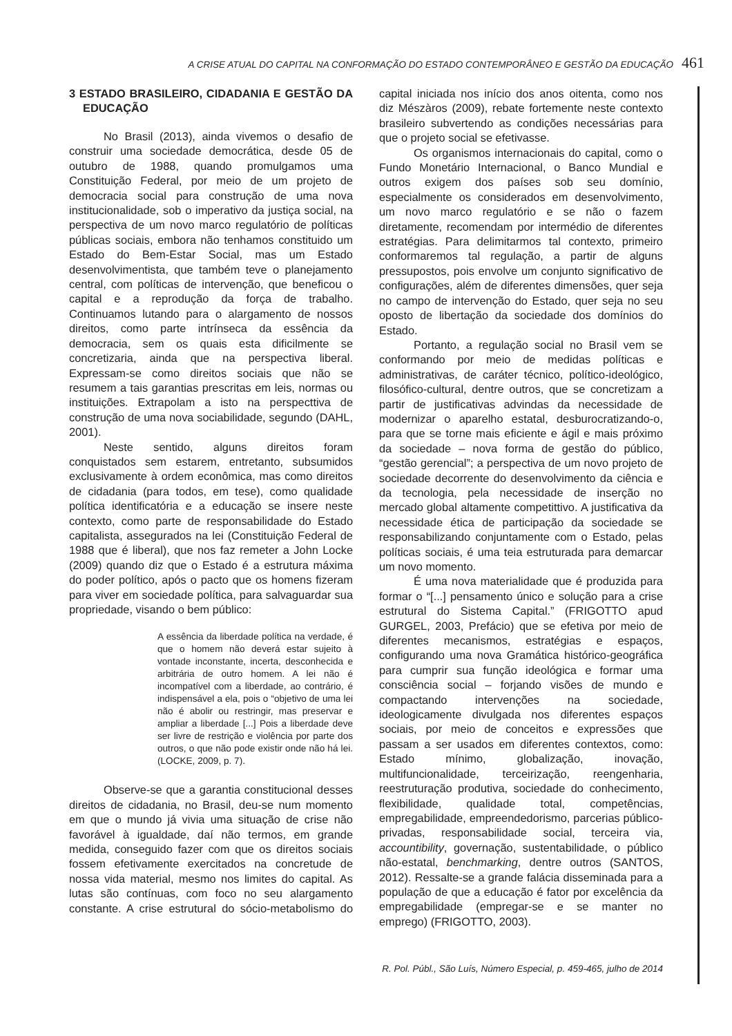A CRISE ATUAL DO CAPITAL NA CONFORMAÇÃO DO ESTADO CONTEMPORÂNEO E GESTÃO DA EDUCAÇÃO 461
3 ESTADO BRASILEIRO, CIDADANIA E GESTÃO DA EDUCAÇÃO
No Brasil (2013), ainda vivemos o desafio de construir uma sociedade democrática, desde 05 de outubro de 1988, quando promulgamos uma Constituição Federal, por meio de um projeto de democracia social para construção de uma nova institucionalidade, sob o imperativo da justiça social, na perspectiva de um novo marco regulatório de políticas públicas sociais, embora não tenhamos constituido um Estado do Bem-Estar Social, mas um Estado desenvolvimentista, que também teve o planejamento central, com políticas de intervenção, que beneficou o capital e a reprodução da força de trabalho. Continuamos lutando para o alargamento de nossos direitos, como parte intrínseca da essência da democracia, sem os quais esta dificilmente se concretizaria, ainda que na perspectiva liberal. Expressam-se como direitos sociais que não se resumem a tais garantias prescritas em leis, normas ou instituições. Extrapolam a isto na perspecttiva de construção de uma nova sociabilidade, segundo (DAHL, 2001).
Neste sentido, alguns direitos foram conquistados sem estarem, entretanto, subsumidos exclusivamente à ordem econômica, mas como direitos de cidadania (para todos, em tese), como qualidade política identificatória e a educação se insere neste contexto, como parte de responsabilidade do Estado capitalista, assegurados na lei (Constituição Federal de 1988 que é liberal), que nos faz remeter a John Locke (2009) quando diz que o Estado é a estrutura máxima do poder político, após o pacto que os homens fizeram para viver em sociedade política, para salvaguardar sua propriedade, visando o bem público:
A essência da liberdade política na verdade, é que o homem não deverá estar sujeito à vontade inconstante, incerta, desconhecida e arbitrária de outro homem. A lei não é incompatível com a liberdade, ao contrário, é indispensável a ela, pois o “objetivo de uma lei não é abolir ou restringir, mas preservar e ampliar a liberdade [...] Pois a liberdade deve ser livre de restrição e violência por parte dos outros, o que não pode existir onde não há lei. (LOCKE, 2009, p. 7).
Observe-se que a garantia constitucional desses direitos de cidadania, no Brasil, deu-se num momento em que o mundo já vivia uma situação de crise não favorável à igualdade, daí não termos, em grande medida, conseguido fazer com que os direitos sociais fossem efetivamente exercitados na concretude de nossa vida material, mesmo nos limites do capital. As lutas são contínuas, com foco no seu alargamento constante. A crise estrutural do sócio-metabolismo do capital iniciada nos início dos anos oitenta, como nos diz Mészàros (2009), rebate fortemente neste contexto brasileiro subvertendo as condições necessárias para que o projeto social se efetivasse.
Os organismos internacionais do capital, como o Fundo Monetário Internacional, o Banco Mundial e outros exigem dos países sob seu domínio, especialmente os considerados em desenvolvimento, um novo marco regulatório e se não o fazem diretamente, recomendam por intermédio de diferentes estratégias. Para delimitarmos tal contexto, primeiro conformaremos tal regulação, a partir de alguns pressupostos, pois envolve um conjunto significativo de configurações, além de diferentes dimensões, quer seja no campo de intervenção do Estado, quer seja no seu oposto de libertação da sociedade dos domínios do Estado.
Portanto, a regulação social no Brasil vem se conformando por meio de medidas políticas e administrativas, de caráter técnico, político-ideológico, filosófico-cultural, dentre outros, que se concretizam a partir de justificativas advindas da necessidade de modernizar o aparelho estatal, desburocratizando-o, para que se torne mais eficiente e ágil e mais próximo da sociedade – nova forma de gestão do público, “gestão gerencial”; a perspectiva de um novo projeto de sociedade decorrente do desenvolvimento da ciência e da tecnologia, pela necessidade de inserção no mercado global altamente competittivo. A justificativa da necessidade ética de participação da sociedade se responsabilizando conjuntamente com o Estado, pelas políticas sociais, é uma teia estruturada para demarcar um novo momento.
É uma nova materialidade que é produzida para formar o “[...] pensamento único e solução para a crise estrutural do Sistema Capital.” (FRIGOTTO apud GURGEL, 2003, Prefácio) que se efetiva por meio de diferentes mecanismos, estratégias e espaços, configurando uma nova Gramática histórico-geográfica para cumprir sua função ideológica e formar uma consciência social – forjando visões de mundo e compactando intervenções na sociedade, ideologicamente divulgada nos diferentes espaços sociais, por meio de conceitos e expressões que passam a ser usados em diferentes contextos, como: Estado mínimo, globalização, inovação, multifuncionalidade, terceirização, reengenharia, reestruturação produtiva, sociedade do conhecimento, flexibilidade, qualidade total, competências, empregabilidade, empreendedorismo, parcerias público-privadas, responsabilidade social, terceira via, accountibility, governação, sustentabilidade, o público não-estatal, benchmarking, dentre outros (SANTOS, 2012). Ressalte-se a grande falácia disseminada para a população de que a educação é fator por excelência da empregabilidade (empregar-se e se manter no emprego) (FRIGOTTO, 2003).
R. Pol. Públ., São Luís, Número Especial, p. 459-465, julho de 2014